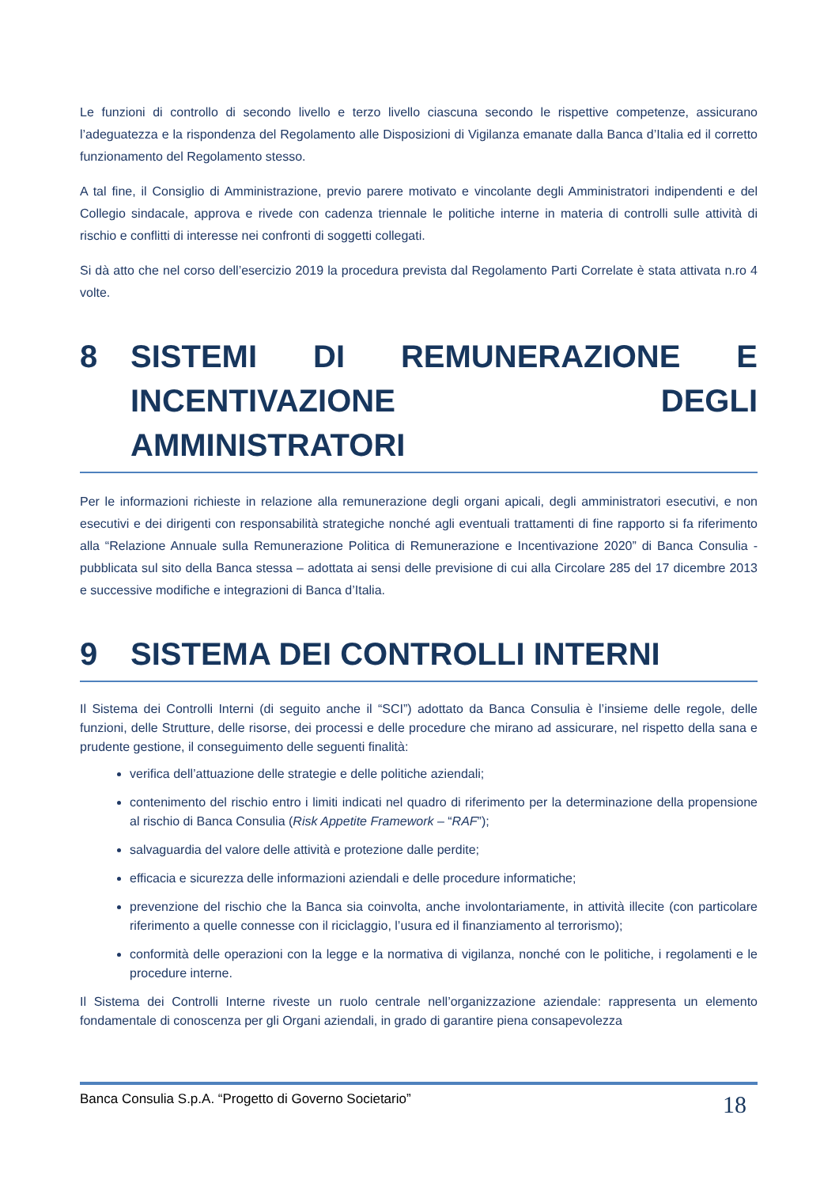Le funzioni di controllo di secondo livello e terzo livello ciascuna secondo le rispettive competenze, assicurano l’adeguatezza e la rispondenza del Regolamento alle Disposizioni di Vigilanza emanate dalla Banca d’Italia ed il corretto funzionamento del Regolamento stesso.
A tal fine, il Consiglio di Amministrazione, previo parere motivato e vincolante degli Amministratori indipendenti e del Collegio sindacale, approva e rivede con cadenza triennale le politiche interne in materia di controlli sulle attività di rischio e conflitti di interesse nei confronti di soggetti collegati.
Si dà atto che nel corso dell’esercizio 2019 la procedura prevista dal Regolamento Parti Correlate è stata attivata n.ro 4 volte.
8 SISTEMI DI REMUNERAZIONE E INCENTIVAZIONE DEGLI AMMINISTRATORI
Per le informazioni richieste in relazione alla remunerazione degli organi apicali, degli amministratori esecutivi, e non esecutivi e dei dirigenti con responsabilità strategiche nonché agli eventuali trattamenti di fine rapporto si fa riferimento alla “Relazione Annuale sulla Remunerazione Politica di Remunerazione e Incentivazione 2020” di Banca Consulia - pubblicata sul sito della Banca stessa – adottata ai sensi delle previsione di cui alla Circolare 285 del 17 dicembre 2013 e successive modifiche e integrazioni di Banca d’Italia.
9 SISTEMA DEI CONTROLLI INTERNI
Il Sistema dei Controlli Interni (di seguito anche il “SCI”) adottato da Banca Consulia è l’insieme delle regole, delle funzioni, delle Strutture, delle risorse, dei processi e delle procedure che mirano ad assicurare, nel rispetto della sana e prudente gestione, il conseguimento delle seguenti finalità:
verifica dell’attuazione delle strategie e delle politiche aziendali;
contenimento del rischio entro i limiti indicati nel quadro di riferimento per la determinazione della propensione al rischio di Banca Consulia (Risk Appetite Framework – “RAF”);
salvaguardia del valore delle attività e protezione dalle perdite;
efficacia e sicurezza delle informazioni aziendali e delle procedure informatiche;
prevenzione del rischio che la Banca sia coinvolta, anche involontariamente, in attività illecite (con particolare riferimento a quelle connesse con il riciclaggio, l’usura ed il finanziamento al terrorismo);
conformità delle operazioni con la legge e la normativa di vigilanza, nonché con le politiche, i regolamenti e le procedure interne.
Il Sistema dei Controlli Interne riveste un ruolo centrale nell’organizzazione aziendale: rappresenta un elemento fondamentale di conoscenza per gli Organi aziendali, in grado di garantire piena consapevolezza
Banca Consulia S.p.A. “Progetto di Governo Societario” 18